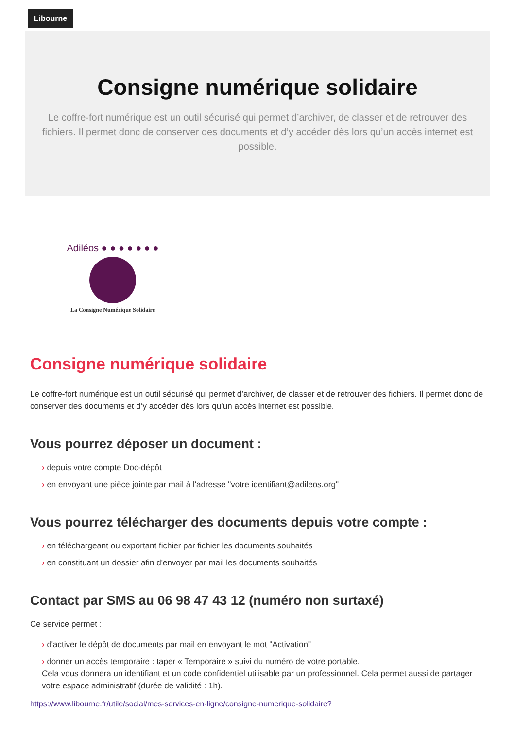Libourne
Consigne numérique solidaire
Le coffre-fort numérique est un outil sécurisé qui permet d’archiver, de classer et de retrouver des fichiers. Il permet donc de conserver des documents et d’y accéder dès lors qu’un accès internet est possible.
Adiléos ● ● ● ● ● ● ●
La Consigne Numérique Solidaire
Consigne numérique solidaire
Le coffre-fort numérique est un outil sécurisé qui permet d’archiver, de classer et de retrouver des fichiers. Il permet donc de conserver des documents et d’y accéder dès lors qu’un accès internet est possible.
Vous pourrez déposer un document :
› depuis votre compte Doc-dépôt
› en envoyant une pièce jointe par mail à l'adresse "votre identifiant@adileos.org"
Vous pourrez télécharger des documents depuis votre compte :
› en téléchargeant ou exportant fichier par fichier les documents souhaités
› en constituant un dossier afin d'envoyer par mail les documents souhaités
Contact par SMS au 06 98 47 43 12 (numéro non surtaxé)
Ce service permet :
› d'activer le dépôt de documents par mail en envoyant le mot "Activation"
› donner un accès temporaire : taper « Temporaire » suivi du numéro de votre portable.
Cela vous donnera un identifiant et un code confidentiel utilisable par un professionnel. Cela permet aussi de partager votre espace administratif (durée de validité : 1h).
https://www.libourne.fr/utile/social/mes-services-en-ligne/consigne-numerique-solidaire?